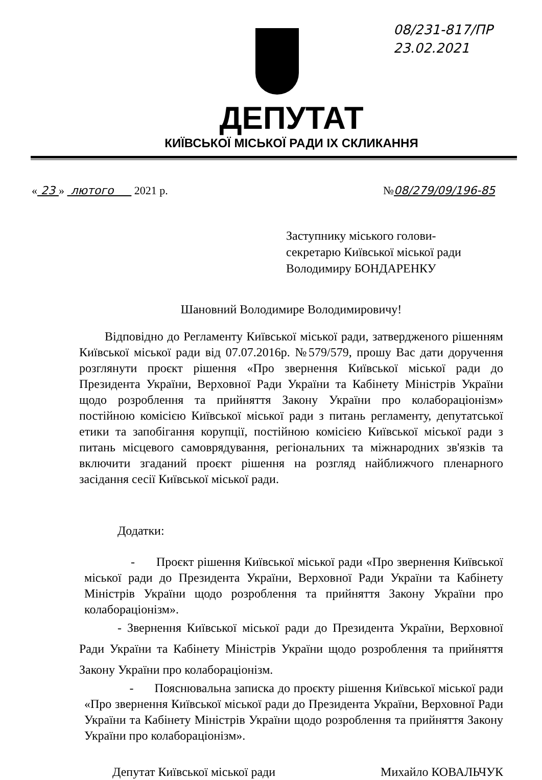08/231-817/ПР
23.02.2021
ДЕПУТАТ
КИЇВСЬКОЇ МІСЬКОЇ РАДИ IX СКЛИКАННЯ
« 23 » лютого 2021 р. №08/279/09/196-85
Заступнику міського голови-
секретарю Київської міської ради
Володимиру БОНДАРЕНКУ
Шановний Володимире Володимировичу!
Відповідно до Регламенту Київської міської ради, затвердженого рішенням Київської міської ради від 07.07.2016р. №579/579, прошу Вас дати доручення розглянути проєкт рішення «Про звернення Київської міської ради до Президента України, Верховної Ради України та Кабінету Міністрів України щодо розроблення та прийняття Закону України про колабораціонізм» постійною комісією Київської міської ради з питань регламенту, депутатської етики та запобігання корупції, постійною комісією Київської міської ради з питань місцевого самоврядування, регіональних та міжнародних зв'язків та включити згаданий проєкт рішення на розгляд найближчого пленарного засідання сесії Київської міської ради.
Додатки:
- Проєкт рішення Київської міської ради «Про звернення Київської міської ради до Президента України, Верховної Ради України та Кабінету Міністрів України щодо розроблення та прийняття Закону України про колабораціонізм».
- Звернення Київської міської ради до Президента України, Верховної Ради України та Кабінету Міністрів України щодо розроблення та прийняття Закону України про колабораціонізм.
- Пояснювальна записка до проєкту рішення Київської міської ради «Про звернення Київської міської ради до Президента України, Верховної Ради України та Кабінету Міністрів України щодо розроблення та прийняття Закону України про колабораціонізм».
Депутат Київської міської ради Михайло КОВАЛЬЧУК